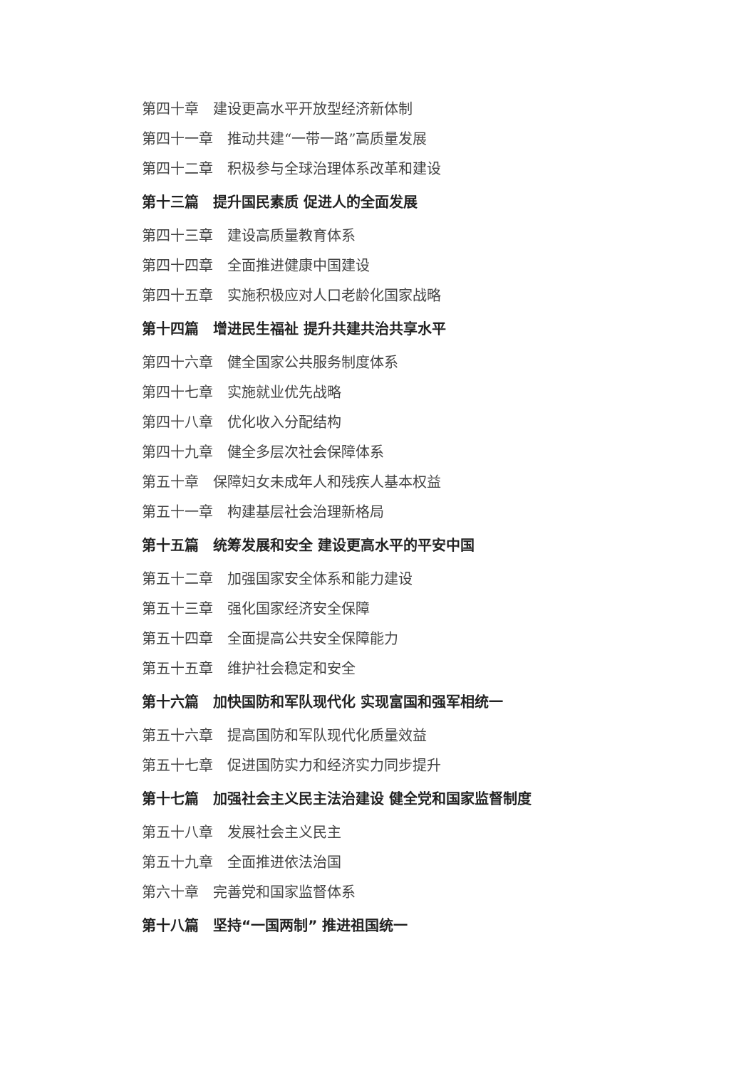第四十章　建设更高水平开放型经济新体制
第四十一章　推动共建“一带一路”高质量发展
第四十二章　积极参与全球治理体系改革和建设
第十三篇　提升国民素质 促进人的全面发展
第四十三章　建设高质量教育体系
第四十四章　全面推进健康中国建设
第四十五章　实施积极应对人口老龄化国家战略
第十四篇　增进民生福祉 提升共建共治共享水平
第四十六章　健全国家公共服务制度体系
第四十七章　实施就业优先战略
第四十八章　优化收入分配结构
第四十九章　健全多层次社会保障体系
第五十章　保障妇女未成年人和残疾人基本权益
第五十一章　构建基层社会治理新格局
第十五篇　统筹发展和安全 建设更高水平的平安中国
第五十二章　加强国家安全体系和能力建设
第五十三章　强化国家经济安全保障
第五十四章　全面提高公共安全保障能力
第五十五章　维护社会稳定和安全
第十六篇　加快国防和军队现代化 实现富国和强军相统一
第五十六章　提高国防和军队现代化质量效益
第五十七章　促进国防实力和经济实力同步提升
第十七篇　加强社会主义民主法治建设 健全党和国家监督制度
第五十八章　发展社会主义民主
第五十九章　全面推进依法治国
第六十章　完善党和国家监督体系
第十八篇　坚持“一国两制” 推进祖国统一